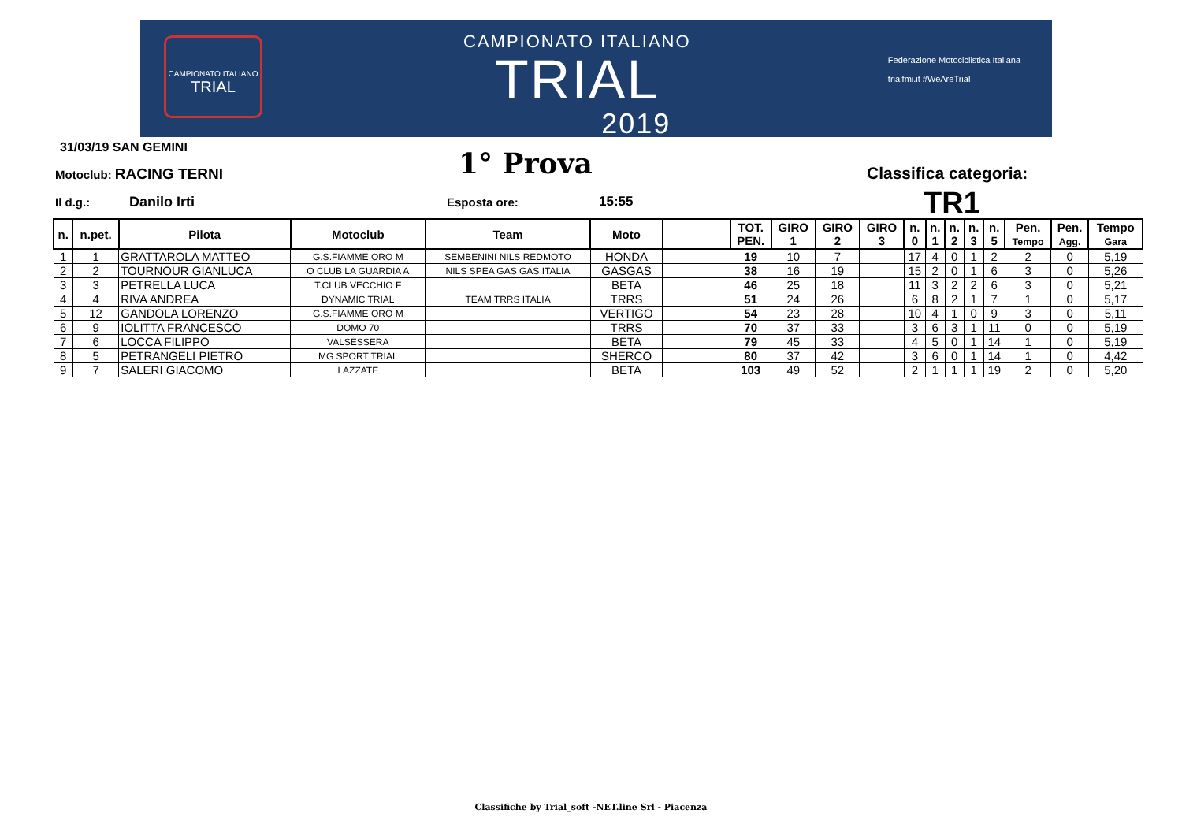CAMPIONATO ITALIANO
TRIAL
CAMPIONATO ITALIANO
TRIAL
2019
Federazione Motociclistica Italiana
trialfmi.it #WeAreTrial
31/03/19 SAN GEMINI
Motoclub: RACING TERNI 1° Prova Classifica categoria:
Il d.g.: Danilo Irti Esposta ore: 15:55 TR1
| n. | n.pet. | Pilota | Motoclub | Team | Moto | | TOT. PEN. | GIRO 1 | GIRO 2 | GIRO 3 | n. 0 | n. 1 | n. 2 | n. 3 | n. 5 | Pen. Tempo | Pen. Agg. | Tempo Gara |
| --- | --- | --- | --- | --- | --- | --- | --- | --- | --- | --- | --- | --- | --- | --- | --- | --- | --- | --- |
| 1 | 1 | GRATTAROLA MATTEO | G.S.FIAMME ORO M | SEMBENINI NILS REDMOTO | HONDA | | 19 | 10 | 7 | | 17 | 4 | 0 | 1 | 2 | 2 | 0 | 5,19 |
| 2 | 2 | TOURNOUR GIANLUCA | O CLUB LA GUARDIA A | NILS SPEA GAS GAS ITALIA | GASGAS | | 38 | 16 | 19 | | 15 | 2 | 0 | 1 | 6 | 3 | 0 | 5,26 |
| 3 | 3 | PETRELLA LUCA | T.CLUB VECCHIO F | | BETA | | 46 | 25 | 18 | | 11 | 3 | 2 | 2 | 6 | 3 | 0 | 5,21 |
| 4 | 4 | RIVA ANDREA | DYNAMIC TRIAL | TEAM TRRS ITALIA | TRRS | | 51 | 24 | 26 | | 6 | 8 | 2 | 1 | 7 | 1 | 0 | 5,17 |
| 5 | 12 | GANDOLA LORENZO | G.S.FIAMME ORO M | | VERTIGO | | 54 | 23 | 28 | | 10 | 4 | 1 | 0 | 9 | 3 | 0 | 5,11 |
| 6 | 9 | IOLITTA FRANCESCO | DOMO 70 | | TRRS | | 70 | 37 | 33 | | 3 | 6 | 3 | 1 | 11 | 0 | 0 | 5,19 |
| 7 | 6 | LOCCA FILIPPO | VALSESSERA | | BETA | | 79 | 45 | 33 | | 4 | 5 | 0 | 1 | 14 | 1 | 0 | 5,19 |
| 8 | 5 | PETRANGELI PIETRO | MG SPORT TRIAL | | SHERCO | | 80 | 37 | 42 | | 3 | 6 | 0 | 1 | 14 | 1 | 0 | 4,42 |
| 9 | 7 | SALERI GIACOMO | LAZZATE | | BETA | | 103 | 49 | 52 | | 2 | 1 | 1 | 1 | 19 | 2 | 0 | 5,20 |
Classifiche by Trial_soft -NET.line Srl - Piacenza